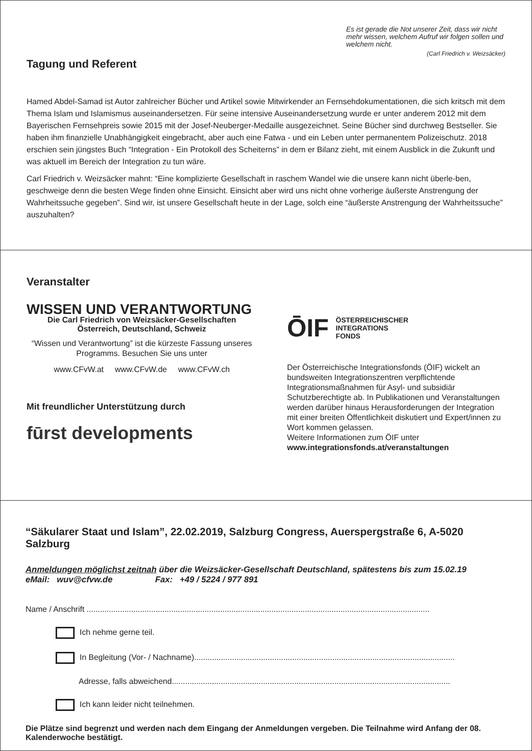Es ist gerade die Not unserer Zeit, dass wir nicht mehr wissen, welchem Aufruf wir folgen sollen und welchem nicht.
(Carl Friedrich v. Weizsäcker)
Tagung und Referent
Hamed Abdel-Samad ist Autor zahlreicher Bücher und Artikel sowie Mitwirkender an Fernsehdokumentationen, die sich kritsch mit dem Thema Islam und Islamismus auseinandersetzen. Für seine intensive Auseinandersetzung wurde er unter anderem 2012 mit dem Bayerischen Fernsehpreis sowie 2015 mit der Josef-Neuberger-Medaille ausgezeichnet. Seine Bücher sind durchweg Bestseller. Sie haben ihm finanzielle Unabhängigkeit eingebracht, aber auch eine Fatwa - und ein Leben unter permanentem Polizeischutz. 2018 erschien sein jüngstes Buch “Integration - Ein Protokoll des Scheiterns” in dem er Bilanz zieht, mit einem Ausblick in die Zukunft und was aktuell im Bereich der Integration zu tun wäre.
Carl Friedrich v. Weizsäcker mahnt: “Eine komplizierte Gesellschaft in raschem Wandel wie die unsere kann nicht überle-ben, geschweige denn die besten Wege finden ohne Einsicht. Einsicht aber wird uns nicht ohne vorherige äußerste Anstrengung der Wahrheitssuche gegeben”. Sind wir, ist unsere Gesellschaft heute in der Lage, solch eine “äußerste Anstrengung der Wahrheitssuche” auszuhalten?
Veranstalter
WISSEN UND VERANTWORTUNG
Die Carl Friedrich von Weizsäcker-Gesellschaften
Österreich, Deutschland, Schweiz
“Wissen und Verantwortung” ist die kürzeste Fassung unseres Programms. Besuchen Sie uns unter
www.CFvW.at www.CFvW.de www.CFvW.ch
Mit freundlicher Unterstützung durch
fūrst developments
ŌIF ÖSTERREICHISCHER
INTEGRATIONS
FONDS
Der Österreichische Integrationsfonds (ÖIF) wickelt an bundsweiten Integrationszentren verpflichtende Integrationsmaßnahmen für Asyl- und subsidiär Schutzberechtigte ab. In Publikationen und Veranstaltungen werden darüber hinaus Herausforderungen der Integration mit einer breiten Öffentlichkeit diskutiert und Expert/innen zu Wort kommen gelassen.
Weitere Informationen zum ÖIF unter
www.integrationsfonds.at/veranstaltungen
“Säkularer Staat und Islam”, 22.02.2019, Salzburg Congress, Auerspergstraße 6, A-5020 Salzburg
Anmeldungen möglichst zeitnah über die Weizsäcker-Gesellschaft Deutschland, spätestens bis zum 15.02.19
eMail: wuv@cfvw.de Fax: +49 / 5224 / 977 891
Name / Anschrift ..........................................................................................................................................................
Ich nehme gerne teil.
In Begleitung (Vor- / Nachname).....................................................................................................................
Adresse, falls abweichend.............................................................................................................................
Ich kann leider nicht teilnehmen.
Die Plätze sind begrenzt und werden nach dem Eingang der Anmeldungen vergeben. Die Teilnahme wird Anfang der 08. Kalenderwoche bestätigt.